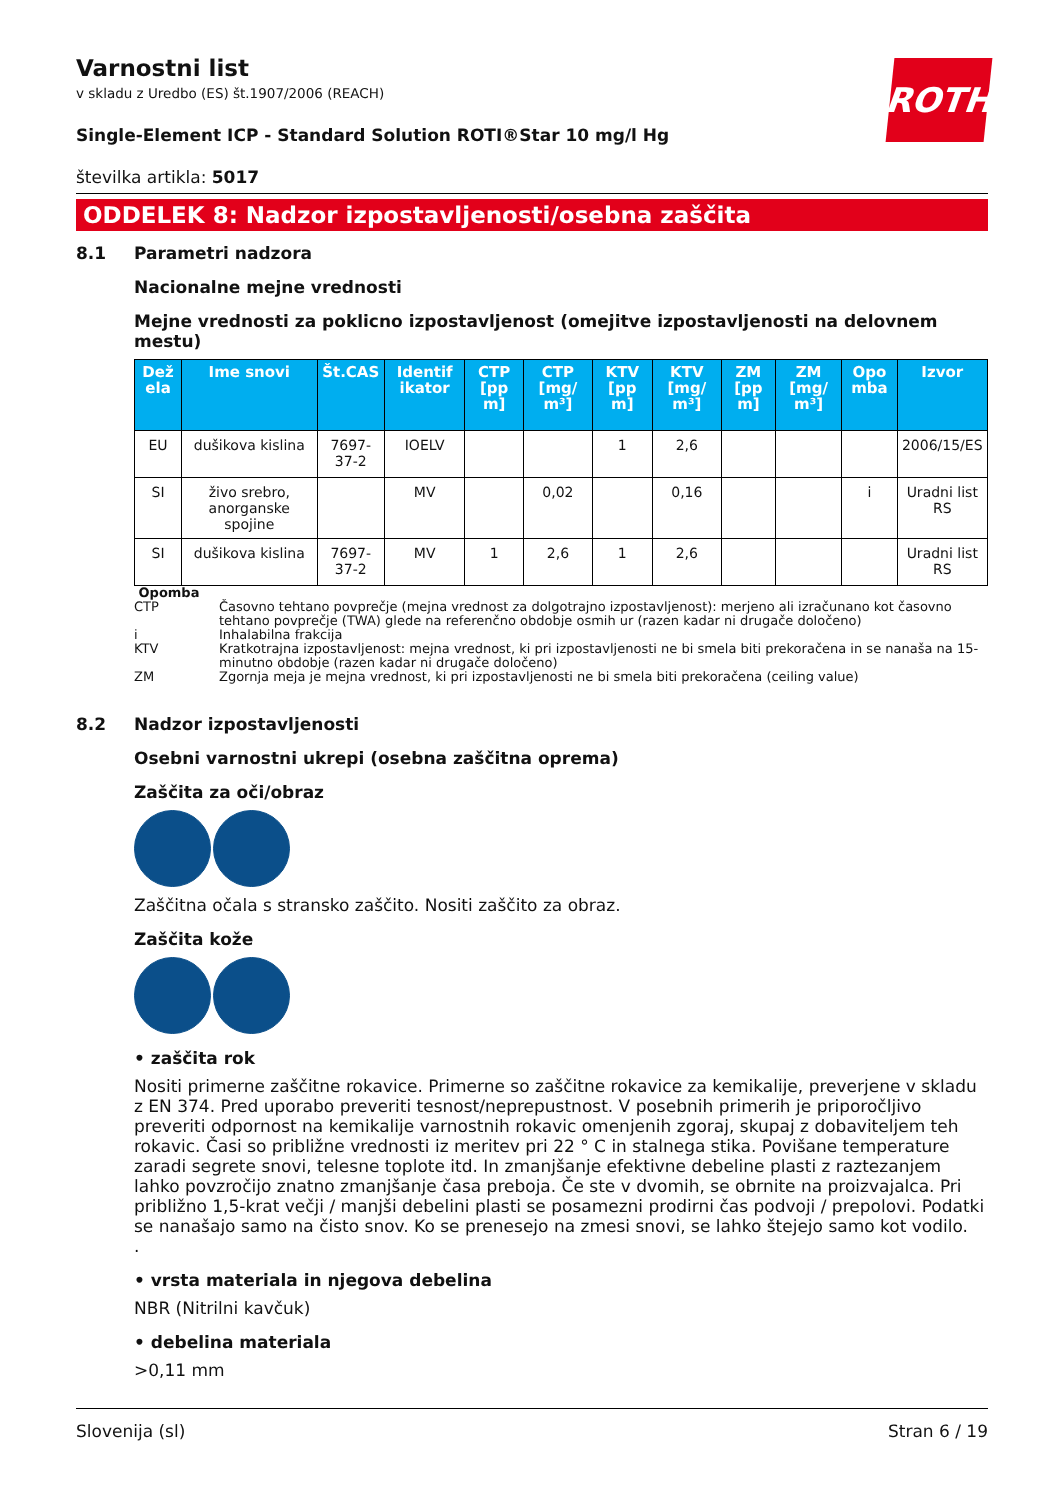Varnostni list
v skladu z Uredbo (ES) št.1907/2006 (REACH)
ROTH
Single-Element ICP - Standard Solution ROTI®Star 10 mg/l Hg
številka artikla: 5017
ODDELEK 8: Nadzor izpostavljenosti/osebna zaščita
8.1 Parametri nadzora
Nacionalne mejne vrednosti
Mejne vrednosti za poklicno izpostavljenost (omejitve izpostavljenosti na delovnem mestu)
| Dež ela | Ime snovi | Št.CAS | Identif ikator | CTP [pp m] | CTP [mg/ m³] | KTV [pp m] | KTV [mg/ m³] | ZM [pp m] | ZM [mg/ m³] | Opo mba | Izvor |
| --- | --- | --- | --- | --- | --- | --- | --- | --- | --- | --- | --- |
| EU | dušikova kislina | 7697-37-2 | IOELV | | | 1 | 2,6 | | | | 2006/15/ES |
| SI | živo srebro, anorganske spojine | | MV | | 0,02 | | 0,16 | | | i | Uradni list RS |
| SI | dušikova kislina | 7697-37-2 | MV | 1 | 2,6 | 1 | 2,6 | | | | Uradni list RS |
Opomba
CTP Časovno tehtano povprečje (mejna vrednost za dolgotrajno izpostavljenost): merjeno ali izračunano kot časovno tehtano povprečje (TWA) glede na referenčno obdobje osmih ur (razen kadar ni drugače določeno)
i Inhalabilna frakcija
KTV Kratkotrajna izpostavljenost: mejna vrednost, ki pri izpostavljenosti ne bi smela biti prekoračena in se nanaša na 15-minutno obdobje (razen kadar ni drugače določeno)
ZM Zgornja meja je mejna vrednost, ki pri izpostavljenosti ne bi smela biti prekoračena (ceiling value)
8.2 Nadzor izpostavljenosti
Osebni varnostni ukrepi (osebna zaščitna oprema)
Zaščita za oči/obraz
Zaščitna očala s stransko zaščito. Nositi zaščito za obraz.
Zaščita kože
• zaščita rok
Nositi primerne zaščitne rokavice. Primerne so zaščitne rokavice za kemikalije, preverjene v skladu z EN 374. Pred uporabo preveriti tesnost/neprepustnost. V posebnih primerih je priporočljivo preveriti odpornost na kemikalije varnostnih rokavic omenjenih zgoraj, skupaj z dobaviteljem teh rokavic. Časi so približne vrednosti iz meritev pri 22 ° C in stalnega stika. Povišane temperature zaradi segrete snovi, telesne toplote itd. In zmanjšanje efektivne debeline plasti z raztezanjem lahko povzročijo znatno zmanjšanje časa preboja. Če ste v dvomih, se obrnite na proizvajalca. Pri približno 1,5-krat večji / manjši debelini plasti se posamezni prodirni čas podvoji / prepolovi. Podatki se nanašajo samo na čisto snov. Ko se prenesejo na zmesi snovi, se lahko štejejo samo kot vodilo.
.
• vrsta materiala in njegova debelina
NBR (Nitrilni kavčuk)
• debelina materiala
>0,11 mm
Slovenija (sl) Stran 6 / 19